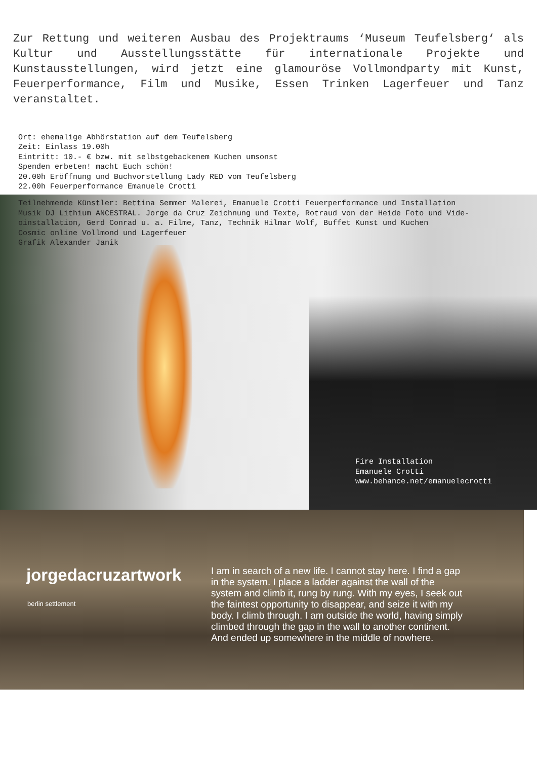Zur Rettung und weiteren Ausbau des Projektraums ‘Museum Teufelsberg‘ als Kultur und Ausstellungsstätte für internationale Projekte und Kunstausstellungen, wird jetzt eine glamouröse Vollmondparty mit Kunst, Feuerperformance, Film und Musike, Essen Trinken Lagerfeuer und Tanz veranstaltet.
Ort: ehemalige Abhörstation auf dem Teufelsberg Zeit: Einlass 19.00h Eintritt: 10.- € bzw. mit selbstgebackenem Kuchen umsonst Spenden erbeten! macht Euch schön! 20.00h Eröffnung und Buchvorstellung Lady RED vom Teufelsberg 22.00h Feuerperformance Emanuele Crotti
Teilnehmende Künstler: Bettina Semmer Malerei, Emanuele Crotti Feuerperformance und Installation Musik DJ Lithium ANCESTRAL. Jorge da Cruz Zeichnung und Texte, Rotraud von der Heide Foto und Vide- oinstallation, Gerd Conrad u. a. Filme, Tanz, Technik Hilmar Wolf, Buffet Kunst und Kuchen Cosmic online Vollmond und Lagerfeuer Grafik Alexander Janik
Fire Installation Emanuele Crotti www.behance.net/emanuelecrotti
jorgedacruzartwork
berlin settlement
I am in search of a new life. I cannot stay here. I find a gap in the system. I place a ladder against the wall of the system and climb it, rung by rung. With my eyes, I seek out the faintest opportunity to disappear, and seize it with my body. I climb through. I am outside the world, having simply climbed through the gap in the wall to another continent. And ended up somewhere in the middle of nowhere.